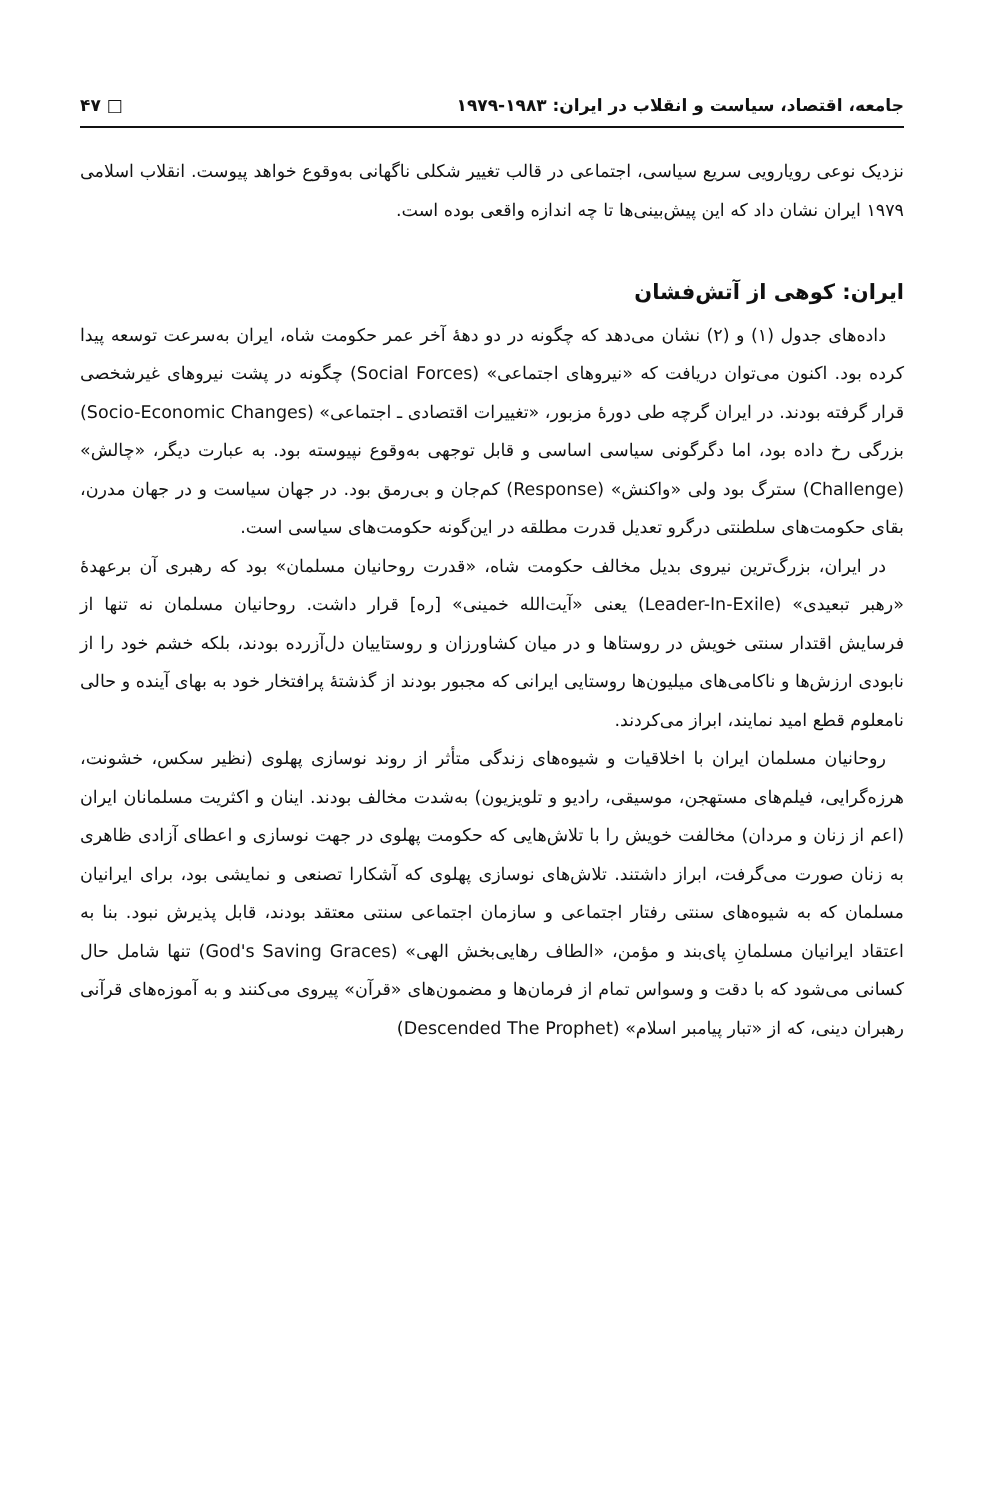جامعه، اقتصاد، سیاست و انقلاب در ایران: ۱۹۸۳-۱۹۷۹ □ ۴۷
نزدیک نوعی رویارویی سریع سیاسی، اجتماعی در قالب تغییر شکلی ناگهانی به‌وقوع خواهد پیوست. انقلاب اسلامی ۱۹۷۹ ایران نشان داد که این پیش‌بینی‌ها تا چه اندازه واقعی بوده است.
ایران: کوهی از آتش‌فشان
داده‌های جدول (۱) و (۲) نشان می‌دهد که چگونه در دو دههٔ آخر عمر حکومت شاه، ایران به‌سرعت توسعه پیدا کرده بود. اکنون می‌توان دریافت که «نیروهای اجتماعی» (Social Forces) چگونه در پشت نیروهای غیرشخصی قرار گرفته بودند. در ایران گرچه طی دورهٔ مزبور، «تغییرات اقتصادی ـ اجتماعی» (Socio-Economic Changes) بزرگی رخ داده بود، اما دگرگونی سیاسی اساسی و قابل توجهی به‌وقوع نپیوسته بود. به عبارت دیگر، «چالش» (Challenge) سترگ بود ولی «واکنش» (Response) کم‌جان و بی‌رمق بود. در جهان سیاست و در جهان مدرن، بقای حکومت‌های سلطنتی درگرو تعدیل قدرت مطلقه در این‌گونه حکومت‌های سیاسی است.
در ایران، بزرگ‌ترین نیروی بدیل مخالف حکومت شاه، «قدرت روحانیان مسلمان» بود که رهبری آن برعهدهٔ «رهبر تبعیدی» (Leader-In-Exile) یعنی «آیت‌الله خمینی» [ره] قرار داشت. روحانیان مسلمان نه تنها از فرسایش اقتدار سنتی خویش در روستاها و در میان کشاورزان و روستاییان دل‌آزرده بودند، بلکه خشم خود را از نابودی ارزش‌ها و ناکامی‌های میلیون‌ها روستایی ایرانی که مجبور بودند از گذشتهٔ پرافتخار خود به بهای آینده و حالی نامعلوم قطع امید نمایند، ابراز می‌کردند.
روحانیان مسلمان ایران با اخلاقیات و شیوه‌های زندگی متأثر از روند نوسازی پهلوی (نظیر سکس، خشونت، هرزه‌گرایی، فیلم‌های مستهجن، موسیقی، رادیو و تلویزیون) به‌شدت مخالف بودند. اینان و اکثریت مسلمانان ایران (اعم از زنان و مردان) مخالفت خویش را با تلاش‌هایی که حکومت پهلوی در جهت نوسازی و اعطای آزادی ظاهری به زنان صورت می‌گرفت، ابراز داشتند. تلاش‌های نوسازی پهلوی که آشکارا تصنعی و نمایشی بود، برای ایرانیان مسلمان که به شیوه‌های سنتی رفتار اجتماعی و سازمان اجتماعی سنتی معتقد بودند، قابل پذیرش نبود. بنا به اعتقاد ایرانیان مسلمانِ پای‌بند و مؤمن، «الطاف رهایی‌بخش الهی» (God's Saving Graces) تنها شامل حال کسانی می‌شود که با دقت و وسواس تمام از فرمان‌ها و مضمون‌های «قرآن» پیروی می‌کنند و به آموزه‌های قرآنی رهبران دینی، که از «تبار پیامبر اسلام» (Descended The Prophet)